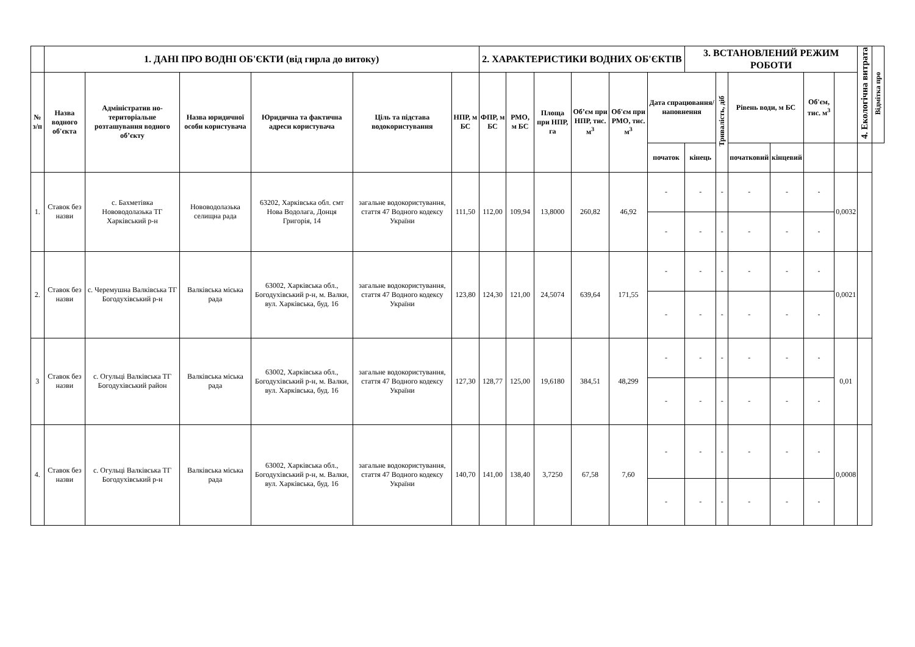| | 1. ДАНІ ПРО ВОДНІ ОБ'ЄКТИ (від гирла до витоку) | | | | | | 2. ХАРАКТЕРИСТИКИ ВОДНИХ ОБ'ЄКТІВ | | | | | | 3. ВСТАНОВЛЕНИЙ РЕЖИМ РОБОТИ | | | | | | 4. Екологічна витрата | Відмітка про |
| --- | --- | --- | --- | --- | --- | --- | --- | --- | --- | --- | --- | --- | --- | --- | --- | --- | --- | --- | --- | --- |
| № з/п | Назва водного об'єкта | Адміністратив но-територіальне розташування водного об’єкту | Назва юридичної особи користувача | Юридична та фактична адреси користувача | Ціль та підстава водокористування | НПР, м БС | ФПР, м БС | РМО, м БС | Площа при НПР, га | Об’єм при НПР, тис. м<sup>3</sup> | Об'єм при РМО, тис. м<sup>3</sup> | Дата спрацювання/ наповнення | | Тривалість, діб | Рівень води, м БС | | Об'єм, тис. м<sup>3</sup> | | | |
| | | | | | | | | | | | | початок | кінець | | початковий | кінцевий | | | | |
| 1. | Ставок без назви | с. Бахметівка Нововодолазька ТГ Харківський р-н | Нововодолазька селищна рада | 63202, Харківська обл. смт Нова Водолага, Донця Григорія, 14 | загальне водокористування, стаття 47 Водного кодексу України | 111,50 | 112,00 | 109,94 | 13,8000 | 260,82 | 46,92 | - | - | - | - | - | - | 0,0032 | | |
| | | | | | | | | | | | | - | - | - | - | - | - | | | |
| 2. | Ставок без назви | с. Черемушна Валківська ТГ Богодухівський р-н | Валківська міська рада | 63002, Харківська обл., Богодухівський р-н, м. Валки, вул. Харківська, буд. 16 | загальне водокористування, стаття 47 Водного кодексу України | 123,80 | 124,30 | 121,00 | 24,5074 | 639,64 | 171,55 | - | - | - | - | - | - | 0,0021 | | |
| | | | | | | | | | | | | - | - | - | - | - | - | | | |
| 3 | Ставок без назви | с. Огульці Валківська ТГ Богодухівський район | Валківська міська рада | 63002, Харківська обл., Богодухівський р-н, м. Валки, вул. Харківська, буд. 16 | загальне водокористування, стаття 47 Водного кодексу України | 127,30 | 128,77 | 125,00 | 19,6180 | 384,51 | 48,299 | - | - | - | - | - | - | 0,01 | | |
| | | | | | | | | | | | | - | - | - | - | - | - | | | |
| 4. | Ставок без назви | с. Огульці Валківська ТГ Богодухівський р-н | Валківська міська рада | 63002, Харківська обл., Богодухівський р-н, м. Валки, вул. Харківська, буд. 16 | загальне водокористування, стаття 47 Водного кодексу України | 140,70 | 141,00 | 138,40 | 3,7250 | 67,58 | 7,60 | - | - | - | - | - | - | 0,0008 | | |
| | | | | | | | | | | | | - | - | - | - | - | - | | | |